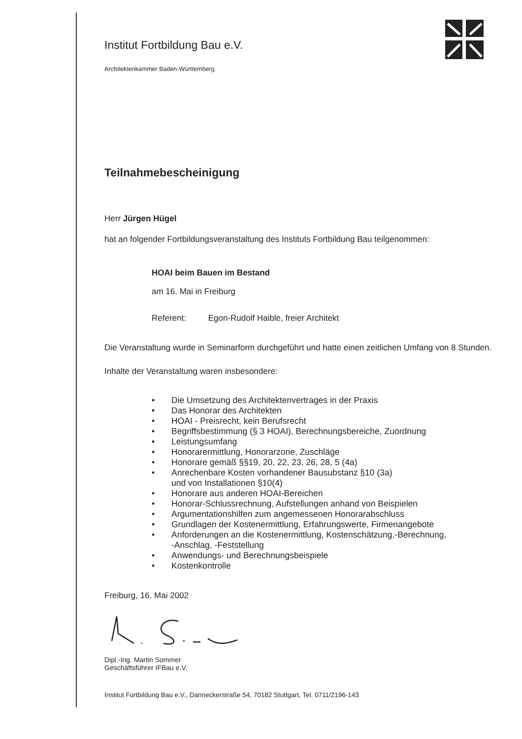Institut Fortbildung Bau e.V.
Architektenkammer Baden-Württemberg
Teilnahmebescheinigung
Herr Jürgen Hügel
hat an folgender Fortbildungsveranstaltung des Instituts Fortbildung Bau teilgenommen:
HOAI beim Bauen im Bestand
am 16. Mai in Freiburg
Referent: Egon-Rudolf Haible, freier Architekt
Die Veranstaltung wurde in Seminarform durchgeführt und hatte einen zeitlichen Umfang von 8 Stunden.
Inhalte der Veranstaltung waren insbesondere:
• Die Umsetzung des Architektenvertrages in der Praxis
• Das Honorar des Architekten
• HOAI - Preisrecht, kein Berufsrecht
• Begriffsbestimmung (§ 3 HOAI), Berechnungsbereiche, Zuordnung
• Leistungsumfang
• Honorarermittlung, Honorarzone, Zuschläge
• Honorare gemäß §§19, 20, 22, 23, 26, 28, 5 (4a)
• Anrechenbare Kosten vorhandener Bausubstanz §10 (3a)
und von Installationen §10(4)
• Honorare aus anderen HOAI-Bereichen
• Honorar-Schlussrechnung, Aufstellungen anhand von Beispielen
• Argumentationshilfen zum angemessenen Honorarabschluss
• Grundlagen der Kostenermittlung, Erfahrungswerte, Firmenangebote
• Anforderungen an die Kostenermittlung, Kostenschätzung,-Berechnung,
-Anschlag, -Feststellung
• Anwendungs- und Berechnungsbeispiele
• Kostenkontrolle
Freiburg, 16. Mai 2002
Dipl.-Ing. Martin Sommer
Geschäftsführer IFBau e.V.
Institut Fortbildung Bau e.V., Danneckerstraße 54, 70182 Stuttgart, Tel. 0711/2196-143